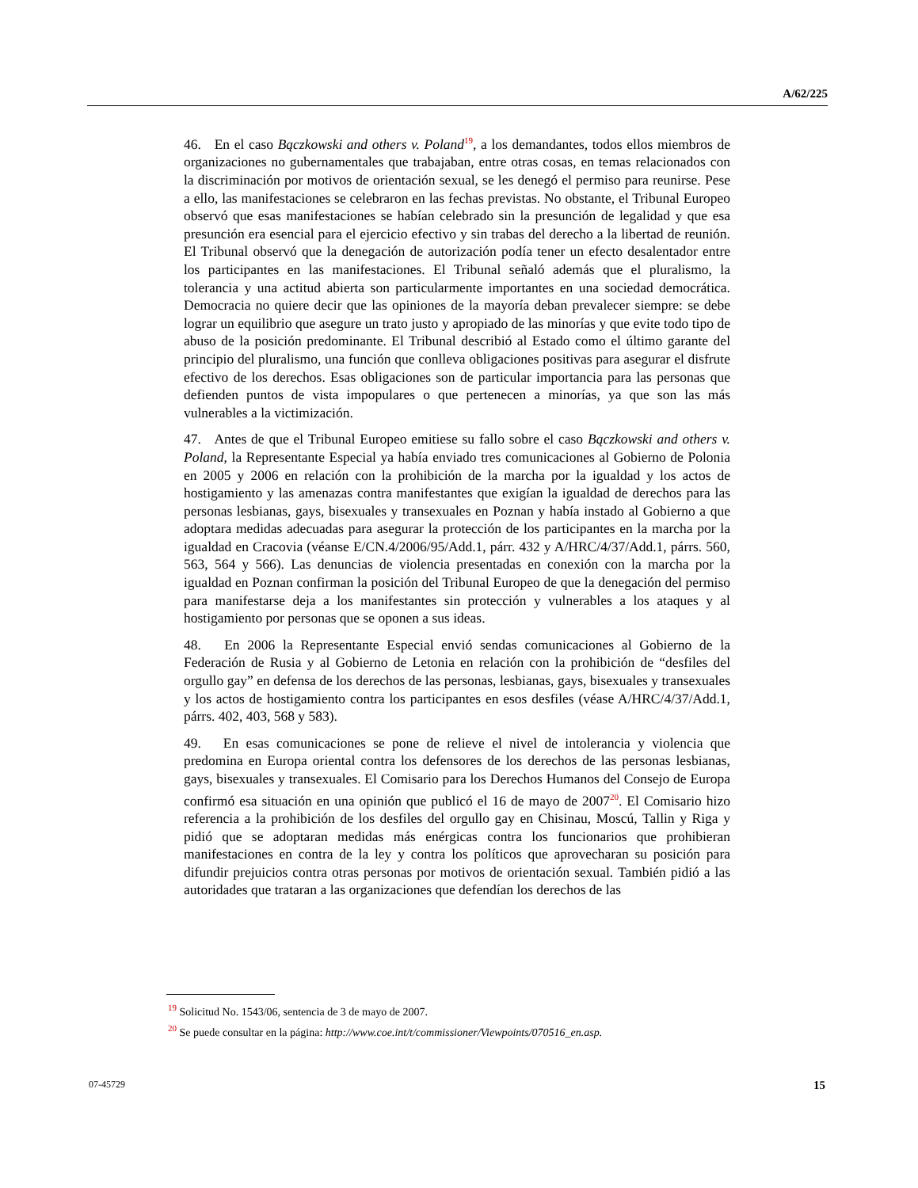A/62/225
46. En el caso Bączkowski and others v. Poland<sup>19</sup>, a los demandantes, todos ellos miembros de organizaciones no gubernamentales que trabajaban, entre otras cosas, en temas relacionados con la discriminación por motivos de orientación sexual, se les denegó el permiso para reunirse. Pese a ello, las manifestaciones se celebraron en las fechas previstas. No obstante, el Tribunal Europeo observó que esas manifestaciones se habían celebrado sin la presunción de legalidad y que esa presunción era esencial para el ejercicio efectivo y sin trabas del derecho a la libertad de reunión. El Tribunal observó que la denegación de autorización podía tener un efecto desalentador entre los participantes en las manifestaciones. El Tribunal señaló además que el pluralismo, la tolerancia y una actitud abierta son particularmente importantes en una sociedad democrática. Democracia no quiere decir que las opiniones de la mayoría deban prevalecer siempre: se debe lograr un equilibrio que asegure un trato justo y apropiado de las minorías y que evite todo tipo de abuso de la posición predominante. El Tribunal describió al Estado como el último garante del principio del pluralismo, una función que conlleva obligaciones positivas para asegurar el disfrute efectivo de los derechos. Esas obligaciones son de particular importancia para las personas que defienden puntos de vista impopulares o que pertenecen a minorías, ya que son las más vulnerables a la victimización.
47. Antes de que el Tribunal Europeo emitiese su fallo sobre el caso Bączkowski and others v. Poland, la Representante Especial ya había enviado tres comunicaciones al Gobierno de Polonia en 2005 y 2006 en relación con la prohibición de la marcha por la igualdad y los actos de hostigamiento y las amenazas contra manifestantes que exigían la igualdad de derechos para las personas lesbianas, gays, bisexuales y transexuales en Poznan y había instado al Gobierno a que adoptara medidas adecuadas para asegurar la protección de los participantes en la marcha por la igualdad en Cracovia (véanse E/CN.4/2006/95/Add.1, párr. 432 y A/HRC/4/37/Add.1, párrs. 560, 563, 564 y 566). Las denuncias de violencia presentadas en conexión con la marcha por la igualdad en Poznan confirman la posición del Tribunal Europeo de que la denegación del permiso para manifestarse deja a los manifestantes sin protección y vulnerables a los ataques y al hostigamiento por personas que se oponen a sus ideas.
48. En 2006 la Representante Especial envió sendas comunicaciones al Gobierno de la Federación de Rusia y al Gobierno de Letonia en relación con la prohibición de “desfiles del orgullo gay” en defensa de los derechos de las personas, lesbianas, gays, bisexuales y transexuales y los actos de hostigamiento contra los participantes en esos desfiles (véase A/HRC/4/37/Add.1, párrs. 402, 403, 568 y 583).
49. En esas comunicaciones se pone de relieve el nivel de intolerancia y violencia que predomina en Europa oriental contra los defensores de los derechos de las personas lesbianas, gays, bisexuales y transexuales. El Comisario para los Derechos Humanos del Consejo de Europa confirmó esa situación en una opinión que publicó el 16 de mayo de 2007<sup>20</sup>. El Comisario hizo referencia a la prohibición de los desfiles del orgullo gay en Chisinau, Moscú, Tallin y Riga y pidió que se adoptaran medidas más enérgicas contra los funcionarios que prohibieran manifestaciones en contra de la ley y contra los políticos que aprovecharan su posición para difundir prejuicios contra otras personas por motivos de orientación sexual. También pidió a las autoridades que trataran a las organizaciones que defendían los derechos de las
<sup>19</sup> Solicitud No. 1543/06, sentencia de 3 de mayo de 2007.
<sup>20</sup> Se puede consultar en la página: http://www.coe.int/t/commissioner/Viewpoints/070516_en.asp.
07-45729 15